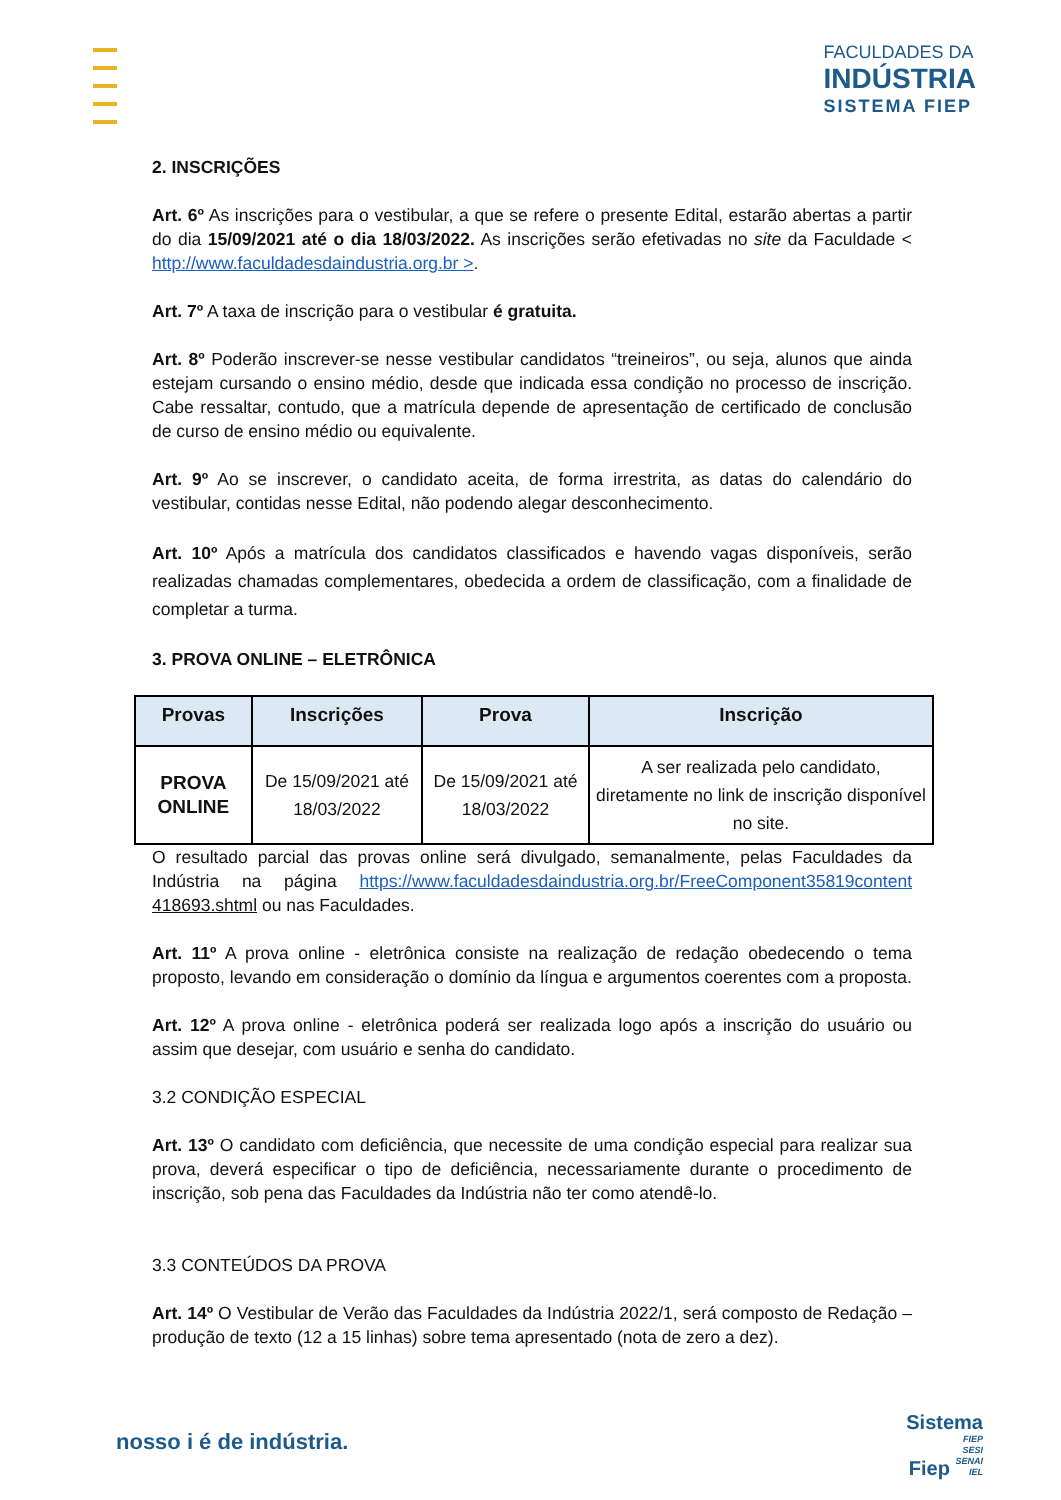FACULDADES DA
INDÚSTRIA
SISTEMA FIEP
2. INSCRIÇÕES
Art. 6º As inscrições para o vestibular, a que se refere o presente Edital, estarão abertas a partir do dia 15/09/2021 até o dia 18/03/2022. As inscrições serão efetivadas no site da Faculdade < http://www.faculdadesdaindustria.org.br >.
Art. 7º A taxa de inscrição para o vestibular é gratuita.
Art. 8º Poderão inscrever-se nesse vestibular candidatos “treineiros”, ou seja, alunos que ainda estejam cursando o ensino médio, desde que indicada essa condição no processo de inscrição. Cabe ressaltar, contudo, que a matrícula depende de apresentação de certificado de conclusão de curso de ensino médio ou equivalente.
Art. 9º Ao se inscrever, o candidato aceita, de forma irrestrita, as datas do calendário do vestibular, contidas nesse Edital, não podendo alegar desconhecimento.
Art. 10º Após a matrícula dos candidatos classificados e havendo vagas disponíveis, serão realizadas chamadas complementares, obedecida a ordem de classificação, com a finalidade de completar a turma.
3. PROVA ONLINE – ELETRÔNICA
| Provas | Inscrições | Prova | Inscrição |
| --- | --- | --- | --- |
| PROVA ONLINE | De 15/09/2021 até 18/03/2022 | De 15/09/2021 até 18/03/2022 | A ser realizada pelo candidato, diretamente no link de inscrição disponível no site. |
O resultado parcial das provas online será divulgado, semanalmente, pelas Faculdades da Indústria na página https://www.faculdadesdaindustria.org.br/FreeComponent35819content 418693.shtml ou nas Faculdades.
Art. 11º A prova online - eletrônica consiste na realização de redação obedecendo o tema proposto, levando em consideração o domínio da língua e argumentos coerentes com a proposta.
Art. 12º A prova online - eletrônica poderá ser realizada logo após a inscrição do usuário ou assim que desejar, com usuário e senha do candidato.
3.2 CONDIÇÃO ESPECIAL
Art. 13º O candidato com deficiência, que necessite de uma condição especial para realizar sua prova, deverá especificar o tipo de deficiência, necessariamente durante o procedimento de inscrição, sob pena das Faculdades da Indústria não ter como atendê-lo.
3.3 CONTEÚDOS DA PROVA
Art. 14º O Vestibular de Verão das Faculdades da Indústria 2022/1, será composto de Redação – produção de texto (12 a 15 linhas) sobre tema apresentado (nota de zero a dez).
nosso i é de indústria.
Sistema
Fiep FIEP
SESI
SENAI
IEL